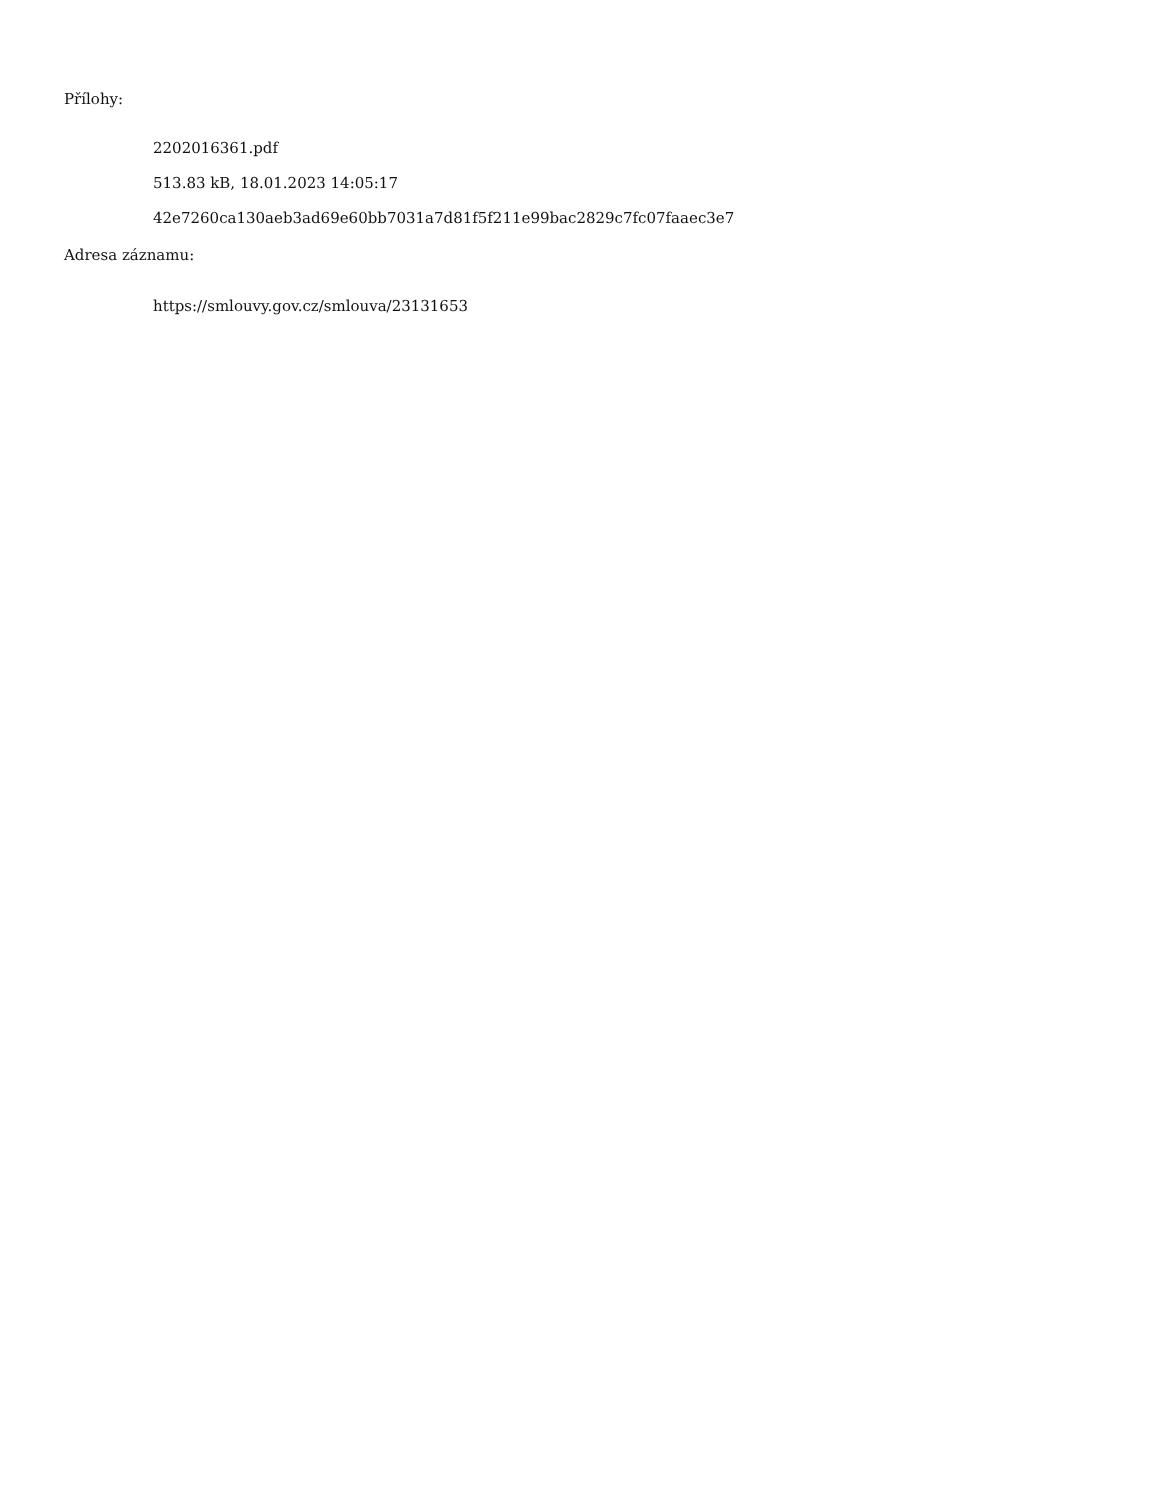Přílohy:
2202016361.pdf
513.83 kB, 18.01.2023 14:05:17
42e7260ca130aeb3ad69e60bb7031a7d81f5f211e99bac2829c7fc07faaec3e7
Adresa záznamu:
https://smlouvy.gov.cz/smlouva/23131653